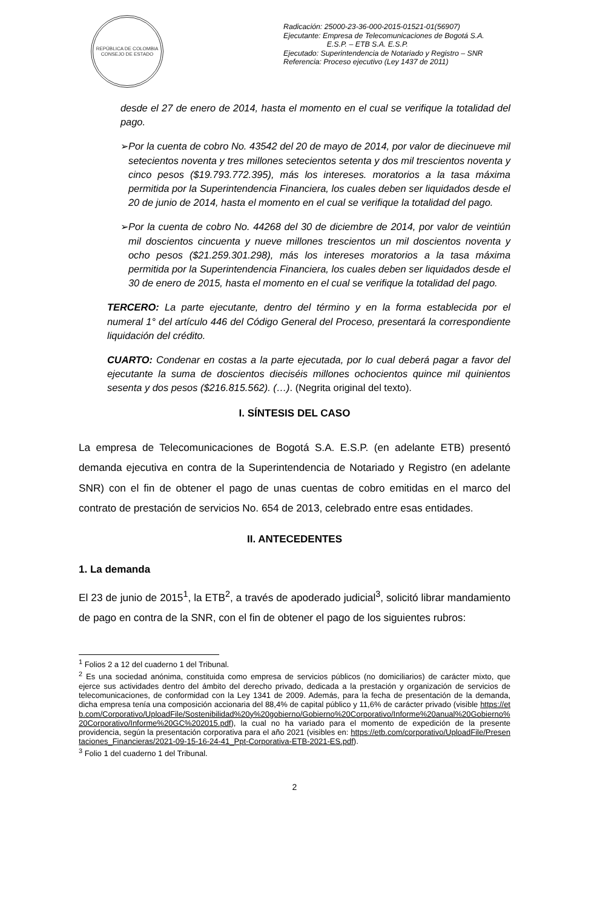REPÚBLICA DE COLOMBIA
CONSEJO DE ESTADO
Radicación: 25000-23-36-000-2015-01521-01(56907)
Ejecutante: Empresa de Telecomunicaciones de Bogotá S.A. E.S.P. – ETB S.A. E.S.P.
Ejecutado: Superintendencia de Notariado y Registro – SNR
Referencia: Proceso ejecutivo (Ley 1437 de 2011)
desde el 27 de enero de 2014, hasta el momento en el cual se verifique la totalidad del pago.
➢ Por la cuenta de cobro No. 43542 del 20 de mayo de 2014, por valor de diecinueve mil setecientos noventa y tres millones setecientos setenta y dos mil trescientos noventa y cinco pesos ($19.793.772.395), más los intereses. moratorios a la tasa máxima permitida por la Superintendencia Financiera, los cuales deben ser liquidados desde el 20 de junio de 2014, hasta el momento en el cual se verifique la totalidad del pago.
➢ Por la cuenta de cobro No. 44268 del 30 de diciembre de 2014, por valor de veintiún mil doscientos cincuenta y nueve millones trescientos un mil doscientos noventa y ocho pesos ($21.259.301.298), más los intereses moratorios a la tasa máxima permitida por la Superintendencia Financiera, los cuales deben ser liquidados desde el 30 de enero de 2015, hasta el momento en el cual se verifique la totalidad del pago.
TERCERO: La parte ejecutante, dentro del término y en la forma establecida por el numeral 1° del artículo 446 del Código General del Proceso, presentará la correspondiente liquidación del crédito.
CUARTO: Condenar en costas a la parte ejecutada, por lo cual deberá pagar a favor del ejecutante la suma de doscientos dieciséis millones ochocientos quince mil quinientos sesenta y dos pesos ($216.815.562). (…). (Negrita original del texto).
I. SÍNTESIS DEL CASO
La empresa de Telecomunicaciones de Bogotá S.A. E.S.P. (en adelante ETB) presentó demanda ejecutiva en contra de la Superintendencia de Notariado y Registro (en adelante SNR) con el fin de obtener el pago de unas cuentas de cobro emitidas en el marco del contrato de prestación de servicios No. 654 de 2013, celebrado entre esas entidades.
II. ANTECEDENTES
1. La demanda
El 23 de junio de 2015<sup>1</sup>, la ETB<sup>2</sup>, a través de apoderado judicial<sup>3</sup>, solicitó librar mandamiento de pago en contra de la SNR, con el fin de obtener el pago de los siguientes rubros:
<sup>1</sup> Folios 2 a 12 del cuaderno 1 del Tribunal.
<sup>2</sup> Es una sociedad anónima, constituida como empresa de servicios públicos (no domiciliarios) de carácter mixto, que ejerce sus actividades dentro del ámbito del derecho privado, dedicada a la prestación y organización de servicios de telecomunicaciones, de conformidad con la Ley 1341 de 2009. Además, para la fecha de presentación de la demanda, dicha empresa tenía una composición accionaria del 88,4% de capital público y 11,6% de carácter privado (visible https://etb.com/Corporativo/UploadFile/Sostenibilidad%20y%20gobierno/Gobierno%20Corporativo/Informe%20anual%20Gobierno%20Corporativo/Informe%20GC%202015.pdf), la cual no ha variado para el momento de expedición de la presente providencia, según la presentación corporativa para el año 2021 (visibles en: https://etb.com/corporativo/UploadFile/Presentaciones_Financieras/2021-09-15-16-24-41_Ppt-Corporativa-ETB-2021-ES.pdf).
<sup>3</sup> Folio 1 del cuaderno 1 del Tribunal.
2